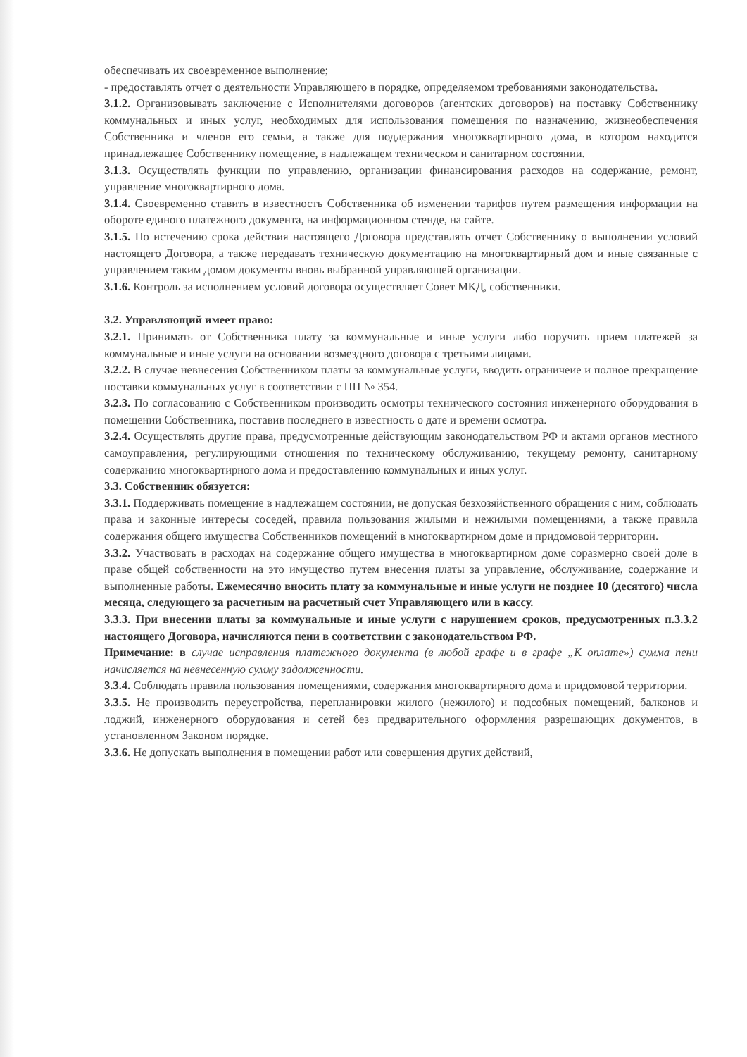обеспечивать их своевременное выполнение;
- предоставлять отчет о деятельности Управляющего в порядке, определяемом требованиями законодательства.
3.1.2. Организовывать заключение с Исполнителями договоров (агентских договоров) на поставку Собственнику коммунальных и иных услуг, необходимых для использования помещения по назначению, жизнеобеспечения Собственника и членов его семьи, а также для поддержания многоквартирного дома, в котором находится принадлежащее Собственнику помещение, в надлежащем техническом и санитарном состоянии.
3.1.3. Осуществлять функции по управлению, организации финансирования расходов на содержание, ремонт, управление многоквартирного дома.
3.1.4. Своевременно ставить в известность Собственника об изменении тарифов путем размещения информации на обороте единого платежного документа, на информационном стенде, на сайте.
3.1.5. По истечению срока действия настоящего Договора представлять отчет Собственнику о выполнении условий настоящего Договора, а также передавать техническую документацию на многоквартирный дом и иные связанные с управлением таким домом документы вновь выбранной управляющей организации.
3.1.6. Контроль за исполнением условий договора осуществляет Совет МКД, собственники.
3.2. Управляющий имеет право:
3.2.1. Принимать от Собственника плату за коммунальные и иные услуги либо поручить прием платежей за коммунальные и иные услуги на основании возмездного договора с третьими лицами.
3.2.2. В случае невнесения Собственником платы за коммунальные услуги, вводить ограничеие и полное прекращение поставки коммунальных услуг в соответствии с ПП № 354.
3.2.3. По согласованию с Собственником производить осмотры технического состояния инженерного оборудования в помещении Собственника, поставив последнего в известность о дате и времени осмотра.
3.2.4. Осуществлять другие права, предусмотренные действующим законодательством РФ и актами органов местного самоуправления, регулирующими отношения по техническому обслуживанию, текущему ремонту, санитарному содержанию многоквартирного дома и предоставлению коммунальных и иных услуг.
3.3. Собственник обязуется:
3.3.1. Поддерживать помещение в надлежащем состоянии, не допуская безхозяйственного обращения с ним, соблюдать права и законные интересы соседей, правила пользования жилыми и нежилыми помещениями, а также правила содержания общего имущества Собственников помещений в многоквартирном доме и придомовой территории.
3.3.2. Участвовать в расходах на содержание общего имущества в многоквартирном доме соразмерно своей доле в праве общей собственности на это имущество путем внесения платы за управление, обслуживание, содержание и выполненные работы. Ежемесячно вносить плату за коммунальные и иные услуги не позднее 10 (десятого) числа месяца, следующего за расчетным на расчетный счет Управляющего или в кассу.
3.3.3. При внесении платы за коммунальные и иные услуги с нарушением сроков, предусмотренных п.3.3.2 настоящего Договора, начисляются пени в соответствии с законодательством РФ.
Примечание: в случае исправления платежного документа (в любой графе и в графе „К оплате») сумма пени начисляется на невнесенную сумму задолженности.
3.3.4. Соблюдать правила пользования помещениями, содержания многоквартирного дома и придомовой территории.
3.3.5. Не производить переустройства, перепланировки жилого (нежилого) и подсобных помещений, балконов и лоджий, инженерного оборудования и сетей без предварительного оформления разрешающих документов, в установленном Законом порядке.
3.3.6. Не допускать выполнения в помещении работ или совершения других действий,